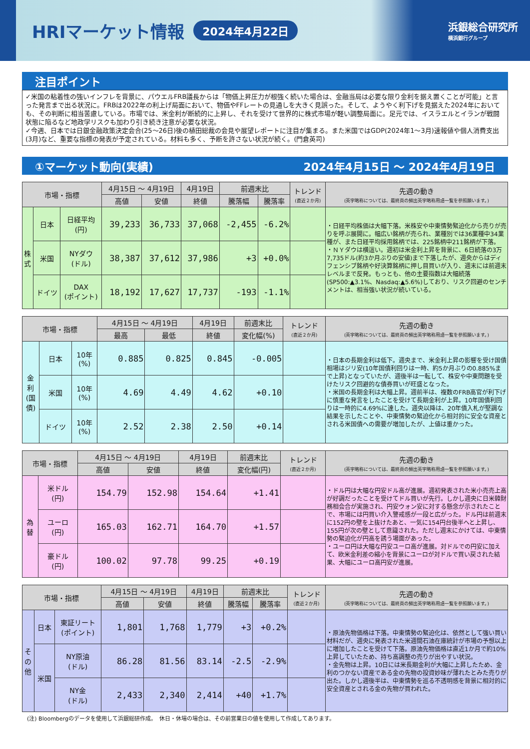HRIマーケット情報
2024年4月22日
浜銀総合研究所
横浜銀行グループ
注目ポイント
✓米国の粘着性の強いインフレを背景に、パウエルFRB議長からは「物価上昇圧力が根強く続いた場合は、金融当局は必要な限り金利を据え置くことが可能」と言った発言まで出る状況に。FRBは2022年の利上げ局面において、物価やFFレートの見通しを大きく見誤った。そして、ようやく利下げを見据えた2024年においても、その判断に相当苦慮している。市場では、米金利が断続的に上昇し、それを受けて世界的に株式市場が軽い調整局面に。足元では、イスラエルとイランが戦闘状態に陥るなど地政学リスクも加わり引き続き注意が必要な状況。
✓今週、日本では日銀金融政策決定会合(25～26日)後の植田総裁の会見や展望レポートに注目が集まる。また米国ではGDP(2024年1～3月)速報値や個人消費支出(3月)など、重要な指標の発表が予定されている。材料も多く、予断を許さない状況が続く。(門倉英司)
①マーケット動向(実績) 2024年4月15日 ～ 2024年4月19日
| 市場・指標 | | | 4月15日 ～ 4月19日 | | 4月19日 | 前週末比 | | トレンド (直近２か月) | 先週の動き (英字略称については、最終頁の頻出英字略称用語一覧を参照願います。) |
| --- | --- | --- | --- | --- | --- | --- | --- | --- | --- |
| | | | 高値 | 安値 | 終値 | 騰落幅 | 騰落率 | | |
| 株 式 | 日本 | 日経平均 (円) | 39,233 | 36,733 | 37,068 | -2,455 | -6.2% | | ・日経平均株価は大幅下落。米株安や中東情勢緊迫化から売りが売りを呼ぶ展開に。幅広い銘柄が売られ、業種別では36業種中34業種が、また日経平均採用銘柄では、225銘柄中211銘柄が下落。 ・ＮＹダウは横這い。週初は米金利上昇を背景に、6日続落の3万7,735ドル(約3か月ぶりの安値)まで下落したが、週央からはディフェンシブ銘柄や好決算銘柄に押し目買いが入り、週末には前週末レベルまで反発。もっとも、他の主要指数は大幅続落(SP500:▲3.1%、Nasdaq:▲5.6%)しており、リスク回避のセンチメントは、相当強い状況が続いている。 |
| | 米国 | NYダウ (ドル) | 38,387 | 37,612 | 37,986 | +3 | +0.0% | | |
| | ドイツ | DAX (ポイント) | 18,192 | 17,627 | 17,737 | -193 | -1.1% | | |
| 市場・指標 | | | 4月15日 ～ 4月19日 | | 4月19日 | 前週末比 | トレンド (直近２か月) | 先週の動き (英字略称については、最終頁の頻出英字略称用語一覧を参照願います。) |
| --- | --- | --- | --- | --- | --- | --- | --- | --- |
| | | | 最高 | 最低 | 終値 | 変化幅(%) | | |
| 金 利 (国 債) | 日本 | 10年 (%) | 0.885 | 0.825 | 0.845 | -0.005 | | ・日本の長期金利は低下。週央まで、米金利上昇の影響を受け国債相場はジリ安(10年国債利回りは一時、約5か月ぶりの0.885%まで上昇)となっていたが、週後半は一転して、株安や中東問題を受けたリスク回避的な債券買いが旺盛となった。 ・米国の長期金利は大幅上昇。週前半は、複数のFRB高官が利下げに慎重な発言をしたことを受けて長期金利が上昇。10年国債利回りは一時的に4.69%に達した。週央以降は、20年債入札が堅調な結果を示したことや、中東情勢の緊迫化から相対的に安全な資産とされる米国債への需要が増加したが、上値は重かった。 |
| | 米国 | 10年 (%) | 4.69 | 4.49 | 4.62 | +0.10 | | |
| | ドイツ | 10年 (%) | 2.52 | 2.38 | 2.50 | +0.14 | | |
| 市場・指標 | | 4月15日 ～ 4月19日 | | 4月19日 | 前週末比 | トレンド (直近２か月) | 先週の動き (英字略称については、最終頁の頻出英字略称用語一覧を参照願います。) |
| --- | --- | --- | --- | --- | --- | --- | --- |
| | | 高値 | 安値 | 終値 | 変化幅(円) | | |
| 為 替 | 米ドル (円) | 154.79 | 152.98 | 154.64 | +1.41 | | ・ドル円は大幅な円安ドル高が進展。週初発表された米小売売上高が好調だったことを受けてドル買いが先行。しかし週央に日米韓財務相会合が実施され、円安ウォン安に対する懸念が示されたことで、市場には円買い介入警戒感が一段と広がった。ドル円は前週末に152円の壁を上抜けたあと、一気に154円台後半へと上昇し、155円が次の壁として意識された。ただし週末にかけては、中東情勢の緊迫化が円高を誘う場面があった。 ・ユーロ円は大幅な円安ユーロ高が進展。対ドルでの円安に加えて、欧米金利差の縮小を背景にユーロが対ドルで買い戻された結果、大幅にユーロ高円安が進展。 |
| | ユーロ (円) | 165.03 | 162.71 | 164.70 | +1.57 | | |
| | 豪ドル (円) | 100.02 | 97.78 | 99.25 | +0.19 | | |
| 市場・指標 | | | 4月15日 ～ 4月19日 | | 4月19日 | 前週末比 | | トレンド (直近２か月) | 先週の動き (英字略称については、最終頁の頻出英字略称用語一覧を参照願います。) |
| --- | --- | --- | --- | --- | --- | --- | --- | --- | --- |
| | | | 高値 | 安値 | 終値 | 騰落幅 | 騰落率 | | |
| そ の 他 | 日本 | 東証リート (ポイント) | 1,801 | 1,768 | 1,779 | +3 | +0.2% | | ・原油先物価格は下落。中東情勢の緊迫化は、依然として強い買い材料だが、週央に発表された米週間石油在庫統計が市場の予想以上に増加したことを受けて下落。原油先物価格は直近1か月で約10%上昇していたため、持ち高調整の売りが出やすい状況。 ・金先物は上昇。10日には米長期金利が大幅に上昇したため、金利のつかない資産である金の先物の投資妙味が薄れたとみた売りが出た。しかし週後半は、中東情勢を巡る不透明感を背景に相対的に安全資産とされる金の先物が買われた。 |
| | 米国 | NY原油 (ドル) | 86.28 | 81.56 | 83.14 | -2.5 | -2.9% | | |
| | | NY金 (ドル) | 2,433 | 2,340 | 2,414 | +40 | +1.7% | | |
(注) Bloombergのデータを使用して浜銀総研作成。　休日・休場の場合は、その前営業日の値を使用して作成してあります。